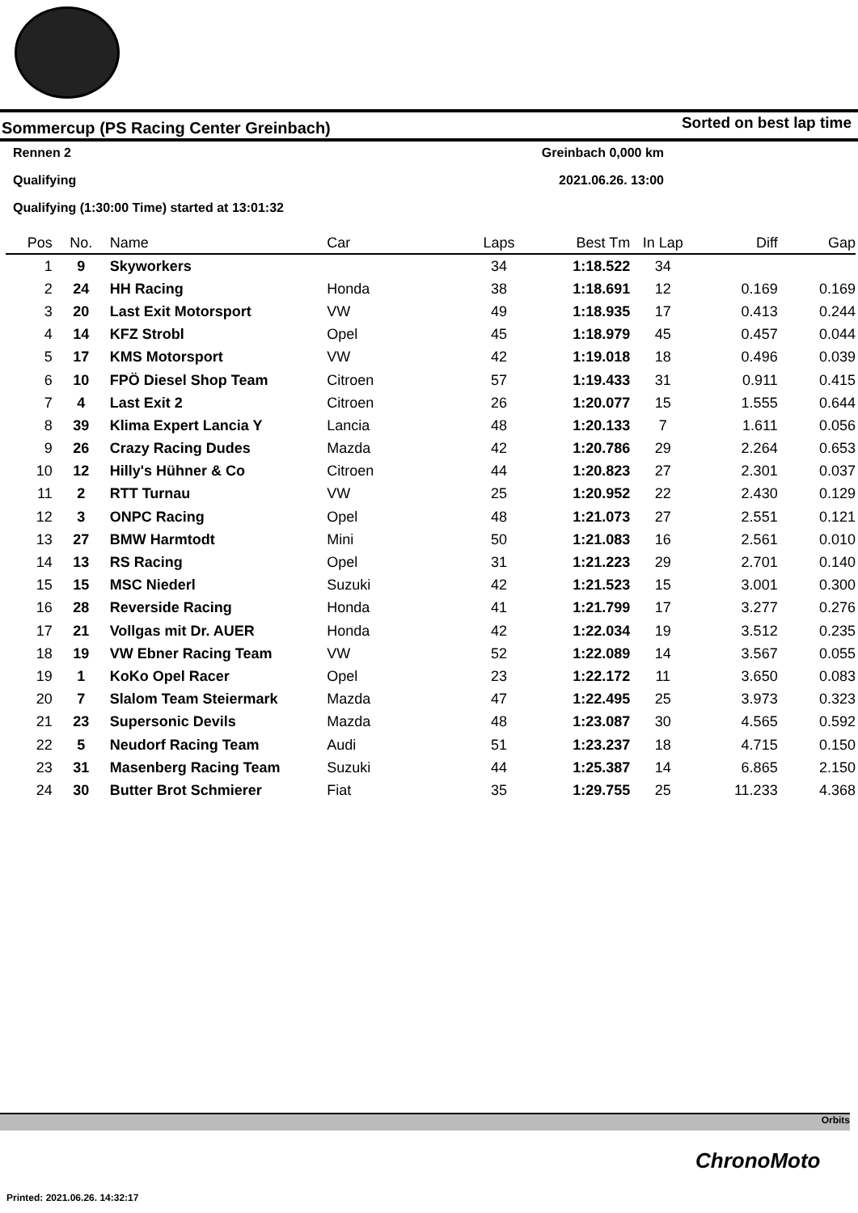Sommercup (PS Racing Center Greinbach) Sorted on best lap time
Rennen 2 Greinbach 0,000 km
Qualifying 2021.06.26. 13:00
Qualifying (1:30:00 Time) started at 13:01:32
| Pos | No. | Name | Car | Laps | Best Tm | In Lap | Diff | Gap |
| --- | --- | --- | --- | --- | --- | --- | --- | --- |
| 1 | 9 | Skyworkers | | 34 | 1:18.522 | 34 | | |
| 2 | 24 | HH Racing | Honda | 38 | 1:18.691 | 12 | 0.169 | 0.169 |
| 3 | 20 | Last Exit Motorsport | VW | 49 | 1:18.935 | 17 | 0.413 | 0.244 |
| 4 | 14 | KFZ Strobl | Opel | 45 | 1:18.979 | 45 | 0.457 | 0.044 |
| 5 | 17 | KMS Motorsport | VW | 42 | 1:19.018 | 18 | 0.496 | 0.039 |
| 6 | 10 | FPÖ Diesel Shop Team | Citroen | 57 | 1:19.433 | 31 | 0.911 | 0.415 |
| 7 | 4 | Last Exit 2 | Citroen | 26 | 1:20.077 | 15 | 1.555 | 0.644 |
| 8 | 39 | Klima Expert Lancia Y | Lancia | 48 | 1:20.133 | 7 | 1.611 | 0.056 |
| 9 | 26 | Crazy Racing Dudes | Mazda | 42 | 1:20.786 | 29 | 2.264 | 0.653 |
| 10 | 12 | Hilly's Hühner & Co | Citroen | 44 | 1:20.823 | 27 | 2.301 | 0.037 |
| 11 | 2 | RTT Turnau | VW | 25 | 1:20.952 | 22 | 2.430 | 0.129 |
| 12 | 3 | ONPC Racing | Opel | 48 | 1:21.073 | 27 | 2.551 | 0.121 |
| 13 | 27 | BMW Harmtodt | Mini | 50 | 1:21.083 | 16 | 2.561 | 0.010 |
| 14 | 13 | RS Racing | Opel | 31 | 1:21.223 | 29 | 2.701 | 0.140 |
| 15 | 15 | MSC Niederl | Suzuki | 42 | 1:21.523 | 15 | 3.001 | 0.300 |
| 16 | 28 | Reverside Racing | Honda | 41 | 1:21.799 | 17 | 3.277 | 0.276 |
| 17 | 21 | Vollgas mit Dr. AUER | Honda | 42 | 1:22.034 | 19 | 3.512 | 0.235 |
| 18 | 19 | VW Ebner Racing Team | VW | 52 | 1:22.089 | 14 | 3.567 | 0.055 |
| 19 | 1 | KoKo Opel Racer | Opel | 23 | 1:22.172 | 11 | 3.650 | 0.083 |
| 20 | 7 | Slalom Team Steiermark | Mazda | 47 | 1:22.495 | 25 | 3.973 | 0.323 |
| 21 | 23 | Supersonic Devils | Mazda | 48 | 1:23.087 | 30 | 4.565 | 0.592 |
| 22 | 5 | Neudorf Racing Team | Audi | 51 | 1:23.237 | 18 | 4.715 | 0.150 |
| 23 | 31 | Masenberg Racing Team | Suzuki | 44 | 1:25.387 | 14 | 6.865 | 2.150 |
| 24 | 30 | Butter Brot Schmierer | Fiat | 35 | 1:29.755 | 25 | 11.233 | 4.368 |
Orbits
ChronoMoto
Printed: 2021.06.26. 14:32:17